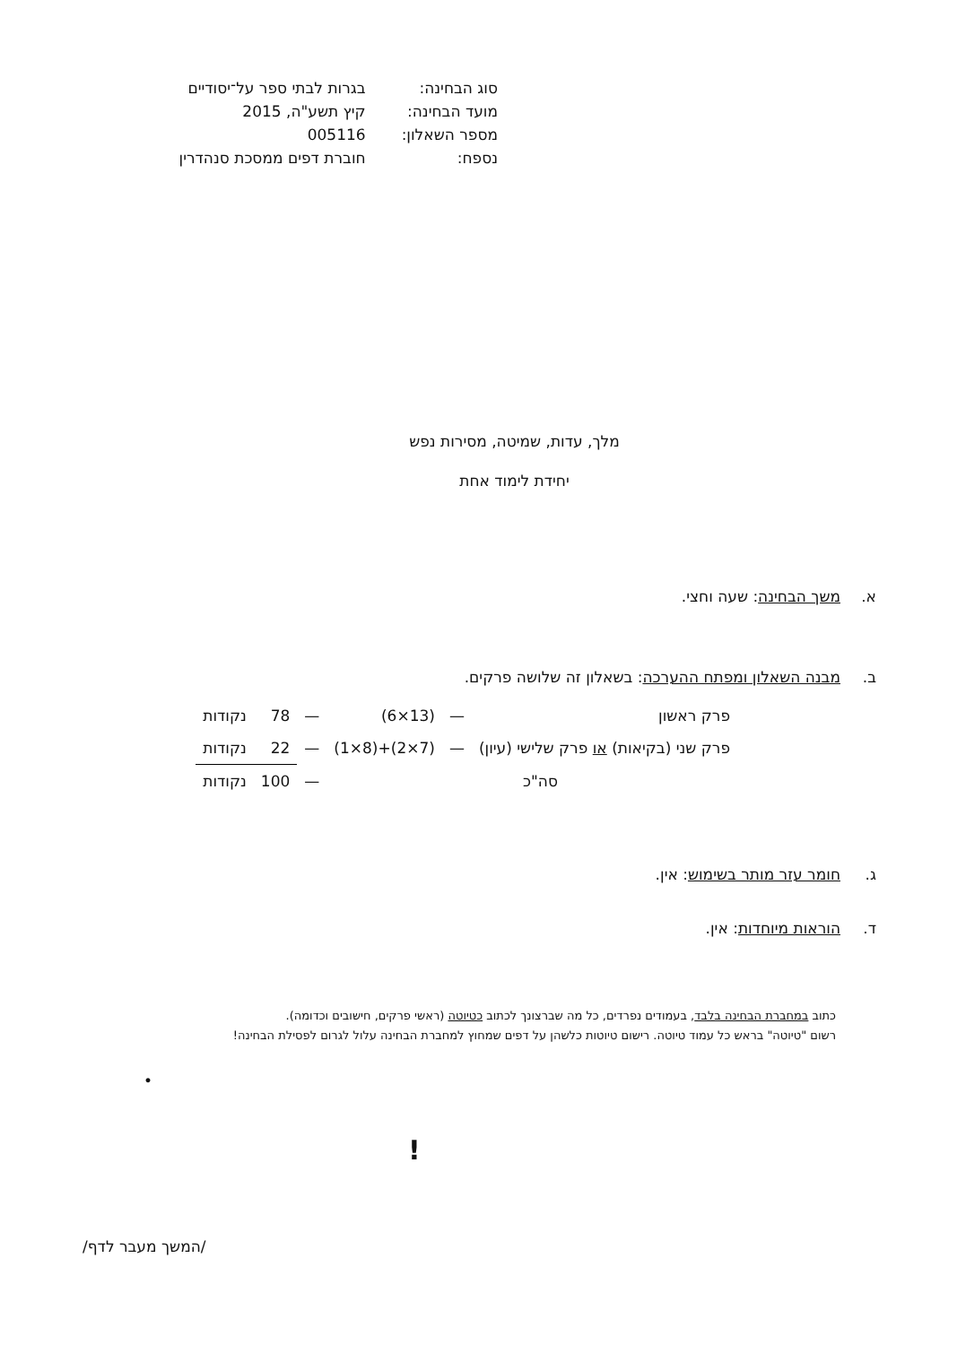| סוג הבחינה: | בגרות לבתי ספר על־יסודיים |
| מועד הבחינה: | קיץ תשע"ה, 2015 |
| מספר השאלון: | 005116 |
| נספח: | חוברת דפים ממסכת סנהדרין |
מלך, עדות, שמיטה, מסירות נפש
יחידת לימוד אחת
א. משך הבחינה: שעה וחצי.
ב. מבנה השאלון ומפתח ההערכה: בשאלון זה שלושה פרקים.
| פרק ראשון | — | (13×6) | — | 78 | נקודות |
| פרק שני (בקיאות) או פרק שלישי (עיון) | — | (7×2)+(8×1) | — | 22 | נקודות |
| סה"כ | | | — | 100 | נקודות |
ג. חומר עזר מותר בשימוש: אין.
ד. הוראות מיוחדות: אין.
כתוב במחברת הבחינה בלבד, בעמודים נפרדים, כל מה שברצונך לכתוב כטיוטה (ראשי פרקים, חישובים וכדומה).
רשום "טיוטה" בראש כל עמוד טיוטה. רישום טיוטות כלשהן על דפים שמחוץ למחברת הבחינה עלול לגרום לפסילת הבחינה!
•
!
/המשך מעבר לדף/